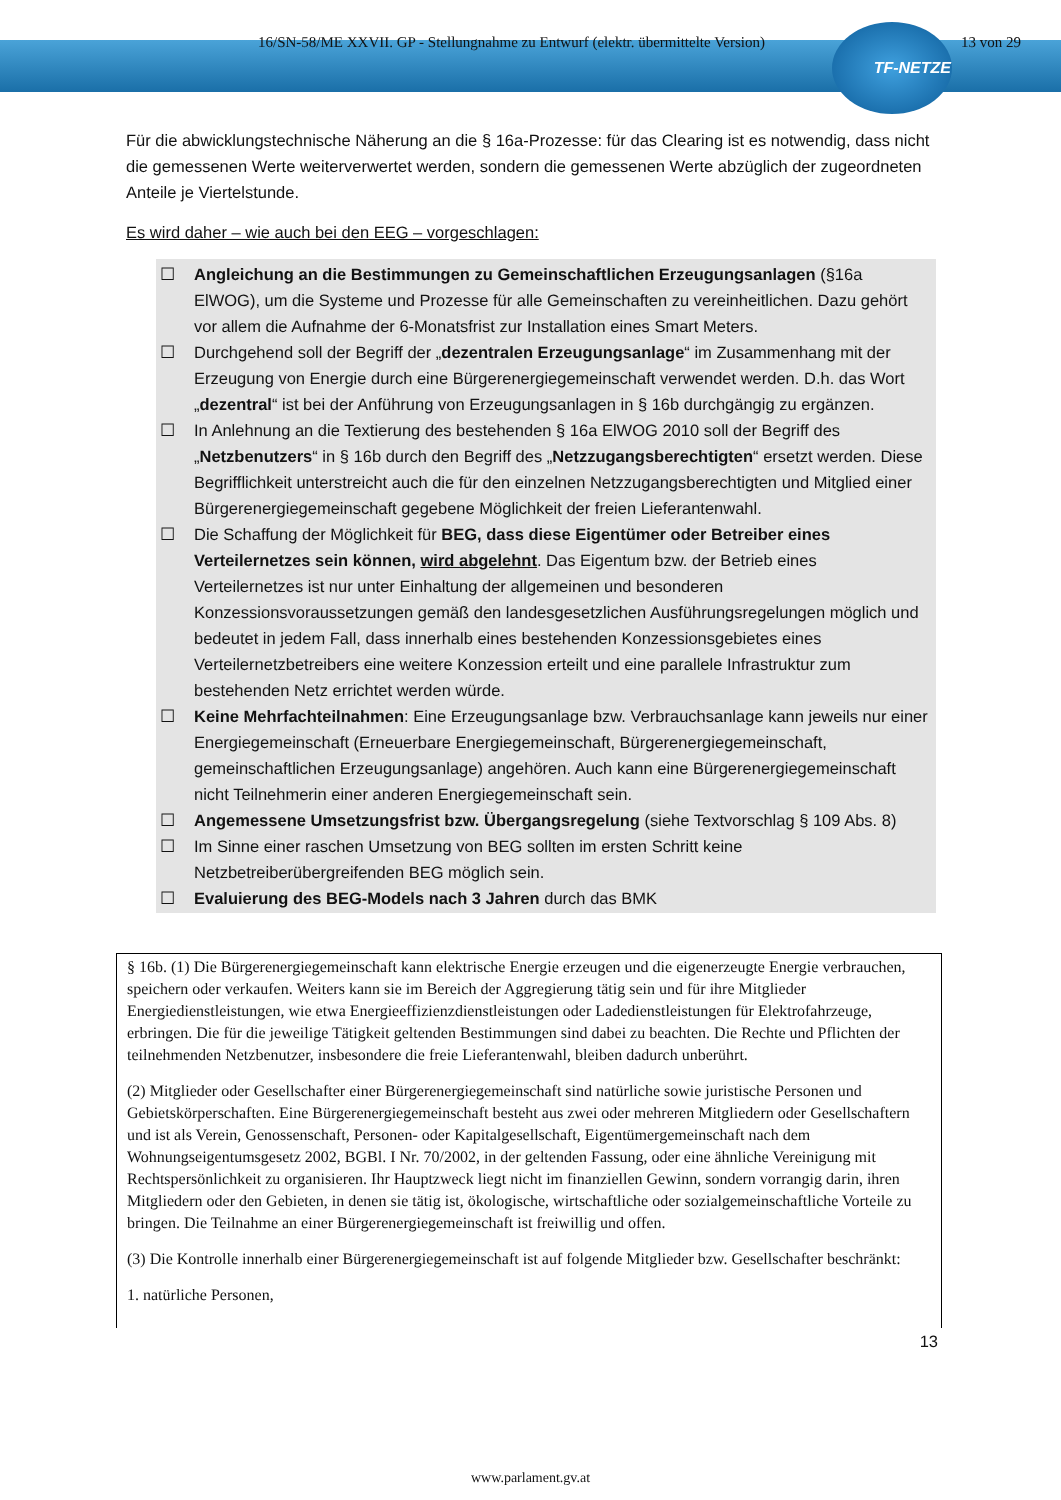16/SN-58/ME XXVII. GP - Stellungnahme zu Entwurf (elektr. übermittelte Version) 13 von 29
TF-NETZE
Für die abwicklungstechnische Näherung an die § 16a-Prozesse: für das Clearing ist es notwendig, dass nicht die gemessenen Werte weiterverwertet werden, sondern die gemessenen Werte abzüglich der zugeordneten Anteile je Viertelstunde.
Es wird daher – wie auch bei den EEG – vorgeschlagen:
☐ Angleichung an die Bestimmungen zu Gemeinschaftlichen Erzeugungsanlagen (§16a ElWOG), um die Systeme und Prozesse für alle Gemeinschaften zu vereinheitlichen. Dazu gehört vor allem die Aufnahme der 6-Monatsfrist zur Installation eines Smart Meters.
☐ Durchgehend soll der Begriff der „dezentralen Erzeugungsanlage“ im Zusammenhang mit der Erzeugung von Energie durch eine Bürgerenergiegemeinschaft verwendet werden. D.h. das Wort „dezentral“ ist bei der Anführung von Erzeugungsanlagen in § 16b durchgängig zu ergänzen.
☐ In Anlehnung an die Textierung des bestehenden § 16a ElWOG 2010 soll der Begriff des „Netzbenutzers“ in § 16b durch den Begriff des „Netzzugangsberechtigten“ ersetzt werden. Diese Begrifflichkeit unterstreicht auch die für den einzelnen Netzzugangsberechtigten und Mitglied einer Bürgerenergiegemeinschaft gegebene Möglichkeit der freien Lieferantenwahl.
☐ Die Schaffung der Möglichkeit für BEG, dass diese Eigentümer oder Betreiber eines Verteilernetzes sein können, wird abgelehnt. Das Eigentum bzw. der Betrieb eines Verteilernetzes ist nur unter Einhaltung der allgemeinen und besonderen Konzessionsvoraussetzungen gemäß den landesgesetzlichen Ausführungsregelungen möglich und bedeutet in jedem Fall, dass innerhalb eines bestehenden Konzessionsgebietes eines Verteilernetzbetreibers eine weitere Konzession erteilt und eine parallele Infrastruktur zum bestehenden Netz errichtet werden würde.
☐ Keine Mehrfachteilnahmen: Eine Erzeugungsanlage bzw. Verbrauchsanlage kann jeweils nur einer Energiegemeinschaft (Erneuerbare Energiegemeinschaft, Bürgerenergiegemeinschaft, gemeinschaftlichen Erzeugungsanlage) angehören. Auch kann eine Bürgerenergiegemeinschaft nicht Teilnehmerin einer anderen Energiegemeinschaft sein.
☐ Angemessene Umsetzungsfrist bzw. Übergangsregelung (siehe Textvorschlag § 109 Abs. 8)
☐ Im Sinne einer raschen Umsetzung von BEG sollten im ersten Schritt keine Netzbetreiberübergreifenden BEG möglich sein.
☐ Evaluierung des BEG-Models nach 3 Jahren durch das BMK
§ 16b. (1) Die Bürgerenergiegemeinschaft kann elektrische Energie erzeugen und die eigenerzeugte Energie verbrauchen, speichern oder verkaufen. Weiters kann sie im Bereich der Aggregierung tätig sein und für ihre Mitglieder Energiedienstleistungen, wie etwa Energieeffizienzdienstleistungen oder Ladedienstleistungen für Elektrofahrzeuge, erbringen. Die für die jeweilige Tätigkeit geltenden Bestimmungen sind dabei zu beachten. Die Rechte und Pflichten der teilnehmenden Netzbenutzer, insbesondere die freie Lieferantenwahl, bleiben dadurch unberührt.
(2) Mitglieder oder Gesellschafter einer Bürgerenergiegemeinschaft sind natürliche sowie juristische Personen und Gebietskörperschaften. Eine Bürgerenergiegemeinschaft besteht aus zwei oder mehreren Mitgliedern oder Gesellschaftern und ist als Verein, Genossenschaft, Personen- oder Kapitalgesellschaft, Eigentümergemeinschaft nach dem Wohnungseigentumsgesetz 2002, BGBl. I Nr. 70/2002, in der geltenden Fassung, oder eine ähnliche Vereinigung mit Rechtspersönlichkeit zu organisieren. Ihr Hauptzweck liegt nicht im finanziellen Gewinn, sondern vorrangig darin, ihren Mitgliedern oder den Gebieten, in denen sie tätig ist, ökologische, wirtschaftliche oder sozialgemeinschaftliche Vorteile zu bringen. Die Teilnahme an einer Bürgerenergiegemeinschaft ist freiwillig und offen.
(3) Die Kontrolle innerhalb einer Bürgerenergiegemeinschaft ist auf folgende Mitglieder bzw. Gesellschafter beschränkt:
1. natürliche Personen,
13
www.parlament.gv.at